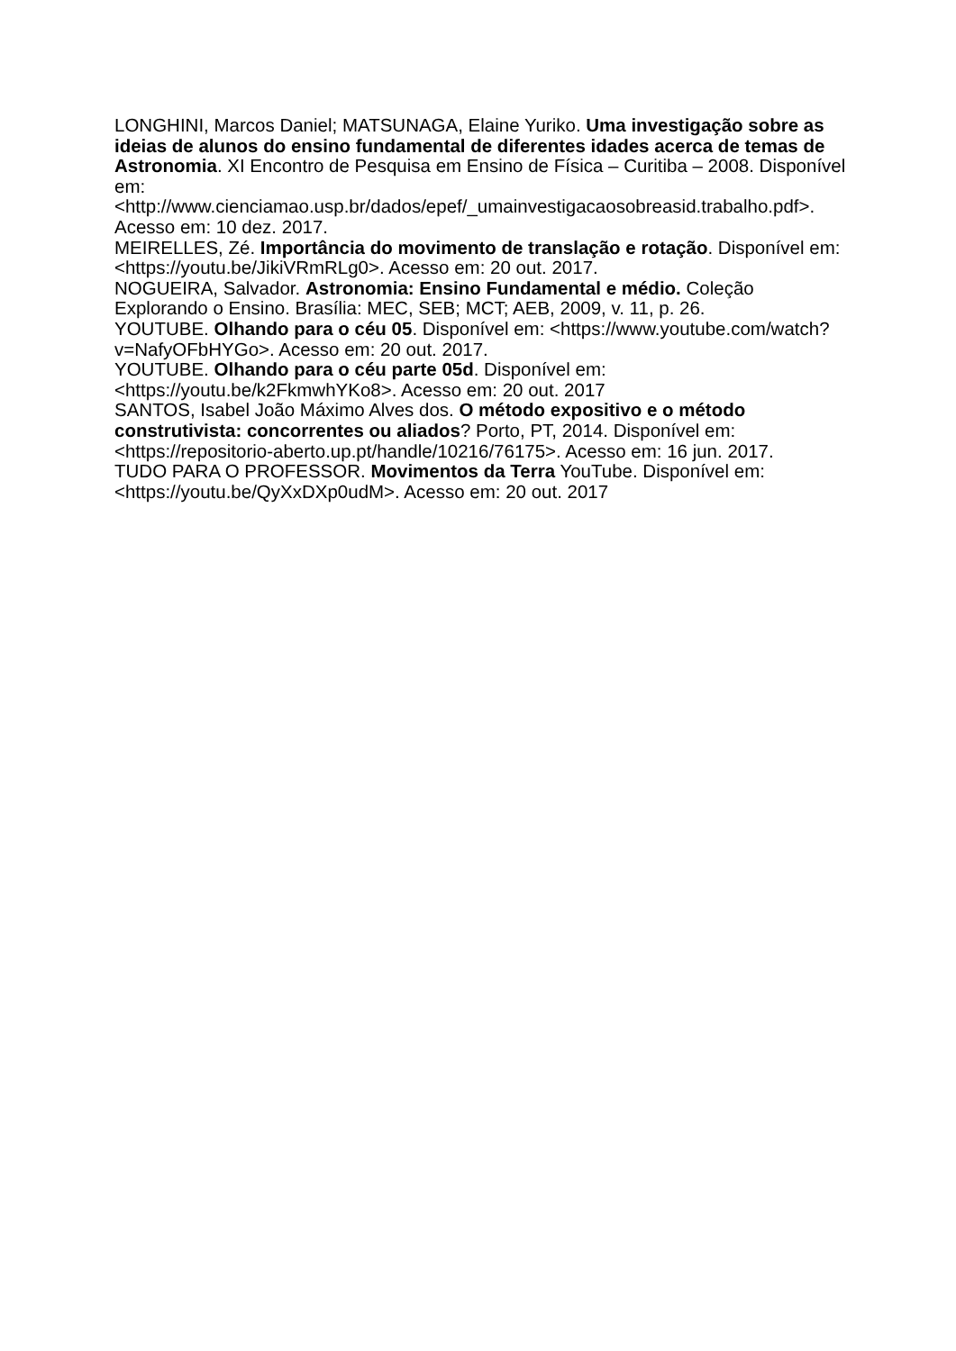LONGHINI, Marcos Daniel; MATSUNAGA, Elaine Yuriko. Uma investigação sobre as ideias de alunos do ensino fundamental de diferentes idades acerca de temas de Astronomia. XI Encontro de Pesquisa em Ensino de Física – Curitiba – 2008. Disponível em: <http://www.cienciamao.usp.br/dados/epef/_umainvestigacaosobreasid.trabalho.pdf>. Acesso em: 10 dez. 2017.
MEIRELLES, Zé. Importância do movimento de translação e rotação. Disponível em: <https://youtu.be/JikiVRmRLg0>. Acesso em: 20 out. 2017.
NOGUEIRA, Salvador. Astronomia: Ensino Fundamental e médio. Coleção Explorando o Ensino. Brasília: MEC, SEB; MCT; AEB, 2009, v. 11, p. 26.
YOUTUBE. Olhando para o céu 05. Disponível em: <https://www.youtube.com/watch?v=NafyOFbHYGo>. Acesso em: 20 out. 2017.
YOUTUBE. Olhando para o céu parte 05d. Disponível em: <https://youtu.be/k2FkmwhYKo8>. Acesso em: 20 out. 2017
SANTOS, Isabel João Máximo Alves dos. O método expositivo e o método construtivista: concorrentes ou aliados? Porto, PT, 2014. Disponível em: <https://repositorio-aberto.up.pt/handle/10216/76175>. Acesso em: 16 jun. 2017.
TUDO PARA O PROFESSOR. Movimentos da Terra YouTube. Disponível em: <https://youtu.be/QyXxDXp0udM>. Acesso em: 20 out. 2017